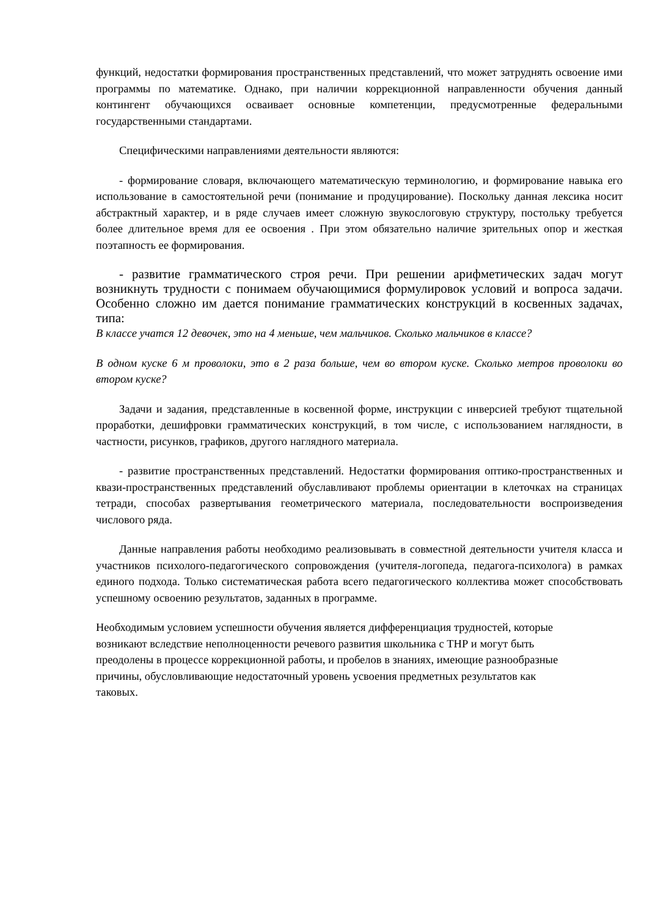функций, недостатки формирования пространственных представлений, что может затруднять освоение ими программы по математике. Однако, при наличии коррекционной направленности обучения данный контингент обучающихся осваивает основные компетенции, предусмотренные федеральными государственными стандартами.
Специфическими направлениями деятельности являются:
- формирование словаря, включающего математическую терминологию, и формирование навыка его использование в самостоятельной речи (понимание и продуцирование). Поскольку данная лексика носит абстрактный характер, и в ряде случаев имеет сложную звукослоговую структуру, постольку требуется более длительное время для ее освоения . При этом обязательно наличие зрительных опор и жесткая поэтапность ее формирования.
- развитие грамматического строя речи. При решении арифметических задач могут возникнуть трудности с понимаем обучающимися формулировок условий и вопроса задачи. Особенно сложно им дается понимание грамматических конструкций в косвенных задачах, типа:
В классе учатся 12 девочек, это на 4 меньше, чем мальчиков. Сколько мальчиков в классе?
В одном куске 6 м проволоки, это в 2 раза больше, чем во втором куске. Сколько метров проволоки во втором куске?
Задачи и задания, представленные в косвенной форме, инструкции с инверсией требуют тщательной проработки, дешифровки грамматических конструкций, в том числе, с использованием наглядности, в частности, рисунков, графиков, другого наглядного материала.
- развитие пространственных представлений. Недостатки формирования оптико-пространственных и квази-пространственных представлений обуславливают проблемы ориентации в клеточках на страницах тетради, способах развертывания геометрического материала, последовательности воспроизведения числового ряда.
Данные направления работы необходимо реализовывать в совместной деятельности учителя класса и участников психолого-педагогического сопровождения (учителя-логопеда, педагога-психолога) в рамках единого подхода. Только систематическая работа всего педагогического коллектива может способствовать успешному освоению результатов, заданных в программе.
Необходимым условием успешности обучения является дифференциация трудностей, которые
возникают вследствие неполноценности речевого развития школьника с ТНР и могут быть
преодолены в процессе коррекционной работы, и пробелов в знаниях, имеющие разнообразные
причины, обусловливающие недостаточный уровень усвоения предметных результатов как
таковых.